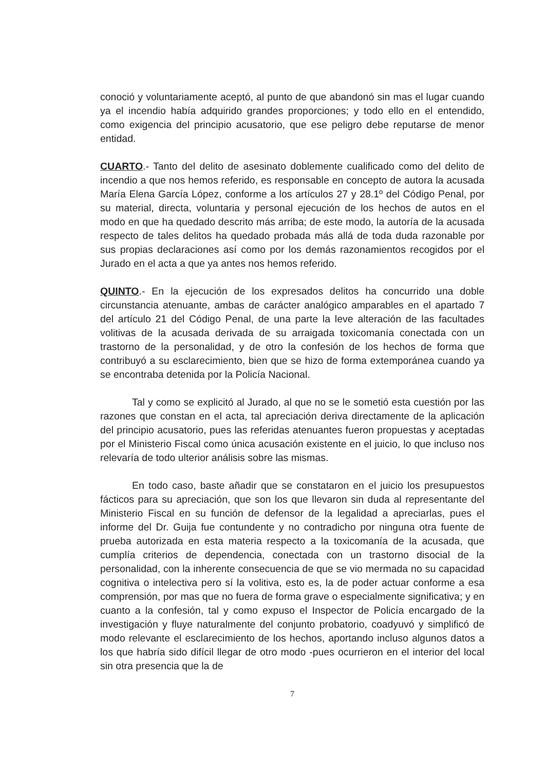conoció y voluntariamente aceptó, al punto de que abandonó sin mas el lugar cuando ya el incendio había adquirido grandes proporciones; y todo ello en el entendido, como exigencia del principio acusatorio, que ese peligro debe reputarse de menor entidad.
CUARTO.- Tanto del delito de asesinato doblemente cualificado como del delito de incendio a que nos hemos referido, es responsable en concepto de autora la acusada María Elena García López, conforme a los artículos 27 y 28.1º del Código Penal, por su material, directa, voluntaria y personal ejecución de los hechos de autos en el modo en que ha quedado descrito más arriba; de este modo, la autoría de la acusada respecto de tales delitos ha quedado probada más allá de toda duda razonable por sus propias declaraciones así como por los demás razonamientos recogidos por el Jurado en el acta a que ya antes nos hemos referido.
QUINTO.- En la ejecución de los expresados delitos ha concurrido una doble circunstancia atenuante, ambas de carácter analógico amparables en el apartado 7 del artículo 21 del Código Penal, de una parte la leve alteración de las facultades volitivas de la acusada derivada de su arraigada toxicomanía conectada con un trastorno de la personalidad, y de otro la confesión de los hechos de forma que contribuyó a su esclarecimiento, bien que se hizo de forma extemporánea cuando ya se encontraba detenida por la Policía Nacional.
Tal y como se explicitó al Jurado, al que no se le sometió esta cuestión por las razones que constan en el acta, tal apreciación deriva directamente de la aplicación del principio acusatorio, pues las referidas atenuantes fueron propuestas y aceptadas por el Ministerio Fiscal como única acusación existente en el juicio, lo que incluso nos relevaría de todo ulterior análisis sobre las mismas.
En todo caso, baste añadir que se constataron en el juicio los presupuestos fácticos para su apreciación, que son los que llevaron sin duda al representante del Ministerio Fiscal en su función de defensor de la legalidad a apreciarlas, pues el informe del Dr. Guija fue contundente y no contradicho por ninguna otra fuente de prueba autorizada en esta materia respecto a la toxicomanía de la acusada, que cumplía criterios de dependencia, conectada con un trastorno disocial de la personalidad, con la inherente consecuencia de que se vio mermada no su capacidad cognitiva o intelectiva pero sí la volitiva, esto es, la de poder actuar conforme a esa comprensión, por mas que no fuera de forma grave o especialmente significativa; y en cuanto a la confesión, tal y como expuso el Inspector de Policía encargado de la investigación y fluye naturalmente del conjunto probatorio, coadyuvó y simplificó de modo relevante el esclarecimiento de los hechos, aportando incluso algunos datos a los que habría sido difícil llegar de otro modo -pues ocurrieron en el interior del local sin otra presencia que la de
7